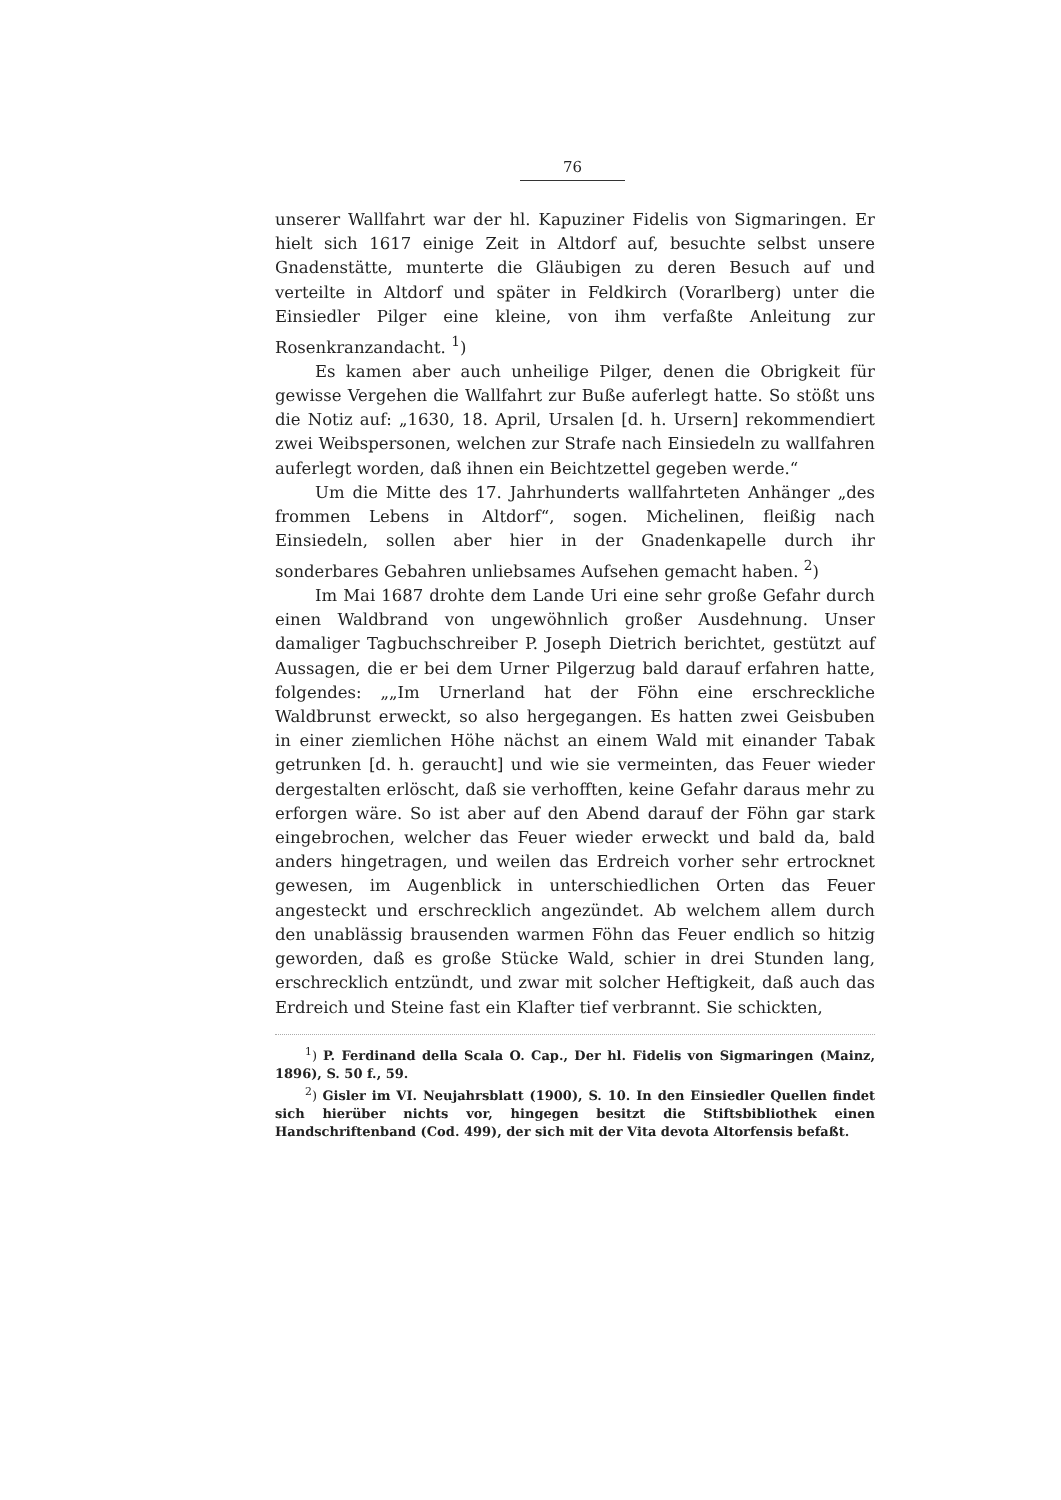76
unserer Wallfahrt war der hl. Kapuziner Fidelis von Sigmaringen. Er hielt sich 1617 einige Zeit in Altdorf auf, besuchte selbst unsere Gnadenstätte, munterte die Gläubigen zu deren Besuch auf und verteilte in Altdorf und später in Feldkirch (Vorarlberg) unter die Einsiedler Pilger eine kleine, von ihm verfaßte Anleitung zur Rosenkranzandacht. <sup>1</sup>)
Es kamen aber auch unheilige Pilger, denen die Obrigkeit für gewisse Vergehen die Wallfahrt zur Buße auferlegt hatte. So stößt uns die Notiz auf: „1630, 18. April, Ursalen [d. h. Ursern] rekommendiert zwei Weibspersonen, welchen zur Strafe nach Einsiedeln zu wallfahren auferlegt worden, daß ihnen ein Beichtzettel gegeben werde.“
Um die Mitte des 17. Jahrhunderts wallfahrteten Anhänger „des frommen Lebens in Altdorf“, sogen. Michelinen, fleißig nach Einsiedeln, sollen aber hier in der Gnadenkapelle durch ihr sonderbares Gebahren unliebsames Aufsehen gemacht haben. <sup>2</sup>)
Im Mai 1687 drohte dem Lande Uri eine sehr große Gefahr durch einen Waldbrand von ungewöhnlich großer Ausdehnung. Unser damaliger Tagbuchschreiber P. Joseph Dietrich berichtet, gestützt auf Aussagen, die er bei dem Urner Pilgerzug bald darauf erfahren hatte, folgendes: „„Im Urnerland hat der Föhn eine erschreckliche Waldbrunst erweckt, so also hergegangen. Es hatten zwei Geisbuben in einer ziemlichen Höhe nächst an einem Wald mit einander Tabak getrunken [d. h. geraucht] und wie sie vermeinten, das Feuer wieder dergestalten erlöscht, daß sie verhofften, keine Gefahr daraus mehr zu erforgen wäre. So ist aber auf den Abend darauf der Föhn gar stark eingebrochen, welcher das Feuer wieder erweckt und bald da, bald anders hingetragen, und weilen das Erdreich vorher sehr ertrocknet gewesen, im Augenblick in unterschiedlichen Orten das Feuer angesteckt und erschrecklich angezündet. Ab welchem allem durch den unablässig brausenden warmen Föhn das Feuer endlich so hitzig geworden, daß es große Stücke Wald, schier in drei Stunden lang, erschrecklich entzündt, und zwar mit solcher Heftigkeit, daß auch das Erdreich und Steine fast ein Klafter tief verbrannt. Sie schickten,
<sup>1</sup>) P. Ferdinand della Scala O. Cap., Der hl. Fidelis von Sigmaringen (Mainz, 1896), S. 50 f., 59.
<sup>2</sup>) Gisler im VI. Neujahrsblatt (1900), S. 10. In den Einsiedler Quellen findet sich hierüber nichts vor, hingegen besitzt die Stiftsbibliothek einen Handschriftenband (Cod. 499), der sich mit der Vita devota Altorfensis befaßt.